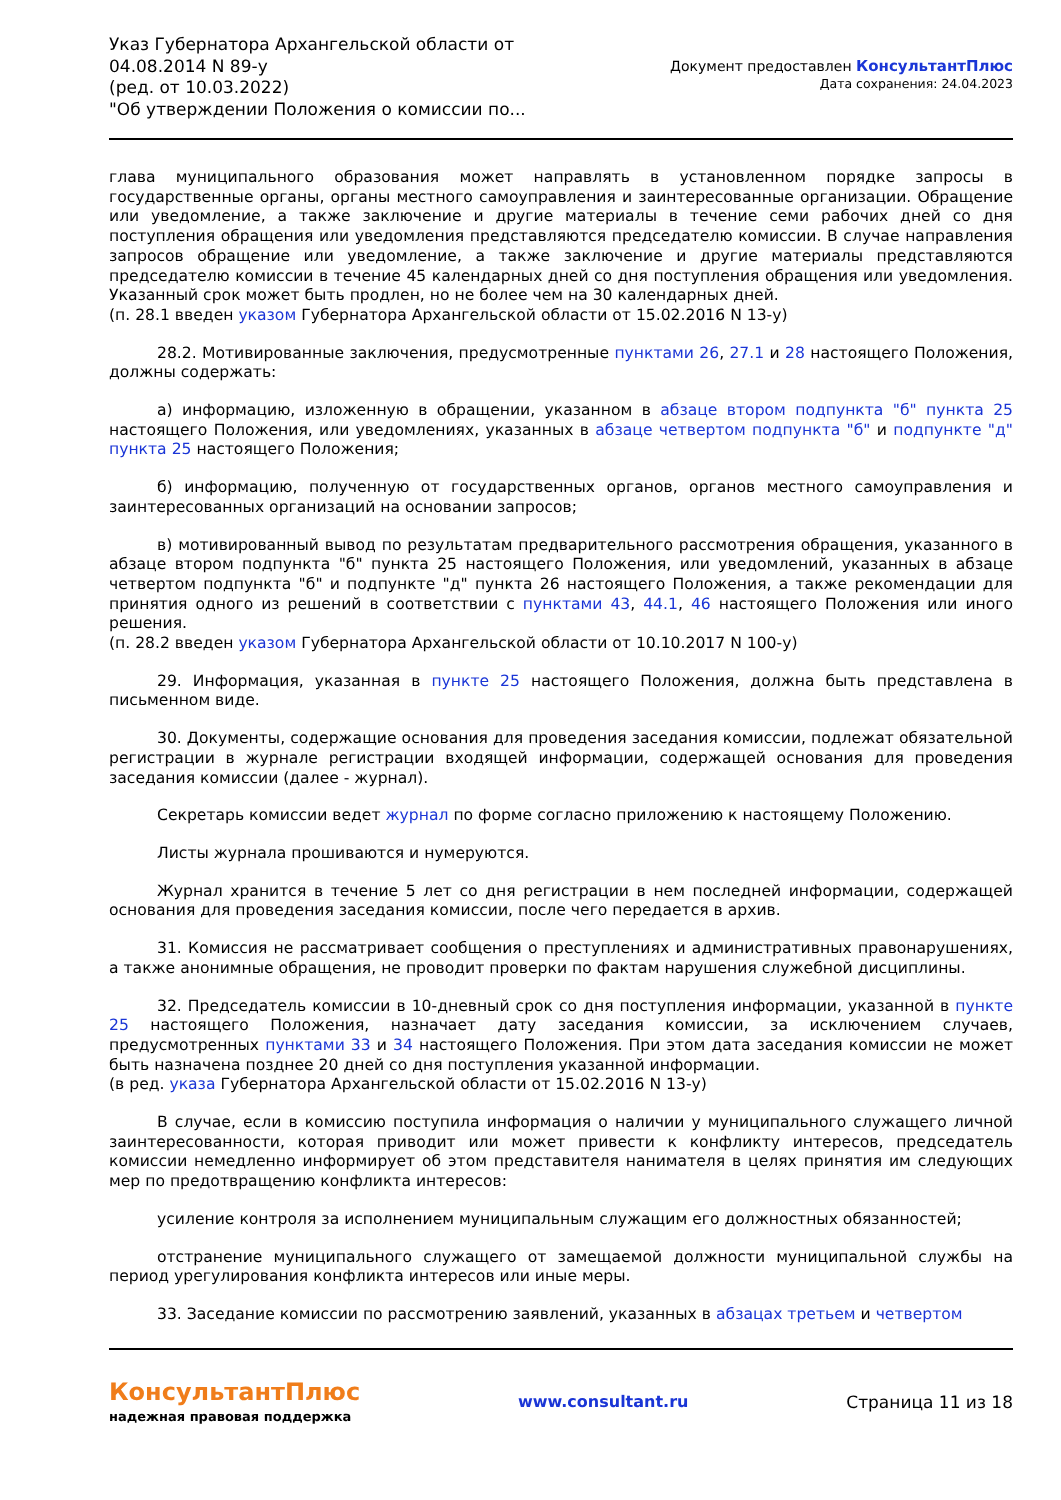Указ Губернатора Архангельской области от 04.08.2014 N 89-у
(ред. от 10.03.2022)
"Об утверждении Положения о комиссии по...
Документ предоставлен КонсультантПлюс
Дата сохранения: 24.04.2023
глава муниципального образования может направлять в установленном порядке запросы в государственные органы, органы местного самоуправления и заинтересованные организации. Обращение или уведомление, а также заключение и другие материалы в течение семи рабочих дней со дня поступления обращения или уведомления представляются председателю комиссии. В случае направления запросов обращение или уведомление, а также заключение и другие материалы представляются председателю комиссии в течение 45 календарных дней со дня поступления обращения или уведомления. Указанный срок может быть продлен, но не более чем на 30 календарных дней.
(п. 28.1 введен указом Губернатора Архангельской области от 15.02.2016 N 13-у)
28.2. Мотивированные заключения, предусмотренные пунктами 26, 27.1 и 28 настоящего Положения, должны содержать:
а) информацию, изложенную в обращении, указанном в абзаце втором подпункта "б" пункта 25 настоящего Положения, или уведомлениях, указанных в абзаце четвертом подпункта "б" и подпункте "д" пункта 25 настоящего Положения;
б) информацию, полученную от государственных органов, органов местного самоуправления и заинтересованных организаций на основании запросов;
в) мотивированный вывод по результатам предварительного рассмотрения обращения, указанного в абзаце втором подпункта "б" пункта 25 настоящего Положения, или уведомлений, указанных в абзаце четвертом подпункта "б" и подпункте "д" пункта 26 настоящего Положения, а также рекомендации для принятия одного из решений в соответствии с пунктами 43, 44.1, 46 настоящего Положения или иного решения.
(п. 28.2 введен указом Губернатора Архангельской области от 10.10.2017 N 100-у)
29. Информация, указанная в пункте 25 настоящего Положения, должна быть представлена в письменном виде.
30. Документы, содержащие основания для проведения заседания комиссии, подлежат обязательной регистрации в журнале регистрации входящей информации, содержащей основания для проведения заседания комиссии (далее - журнал).
Секретарь комиссии ведет журнал по форме согласно приложению к настоящему Положению.
Листы журнала прошиваются и нумеруются.
Журнал хранится в течение 5 лет со дня регистрации в нем последней информации, содержащей основания для проведения заседания комиссии, после чего передается в архив.
31. Комиссия не рассматривает сообщения о преступлениях и административных правонарушениях, а также анонимные обращения, не проводит проверки по фактам нарушения служебной дисциплины.
32. Председатель комиссии в 10-дневный срок со дня поступления информации, указанной в пункте 25 настоящего Положения, назначает дату заседания комиссии, за исключением случаев, предусмотренных пунктами 33 и 34 настоящего Положения. При этом дата заседания комиссии не может быть назначена позднее 20 дней со дня поступления указанной информации.
(в ред. указа Губернатора Архангельской области от 15.02.2016 N 13-у)
В случае, если в комиссию поступила информация о наличии у муниципального служащего личной заинтересованности, которая приводит или может привести к конфликту интересов, председатель комиссии немедленно информирует об этом представителя нанимателя в целях принятия им следующих мер по предотвращению конфликта интересов:
усиление контроля за исполнением муниципальным служащим его должностных обязанностей;
отстранение муниципального служащего от замещаемой должности муниципальной службы на период урегулирования конфликта интересов или иные меры.
33. Заседание комиссии по рассмотрению заявлений, указанных в абзацах третьем и четвертом
КонсультантПлюс
надежная правовая поддержка
www.consultant.ru Страница 11 из 18